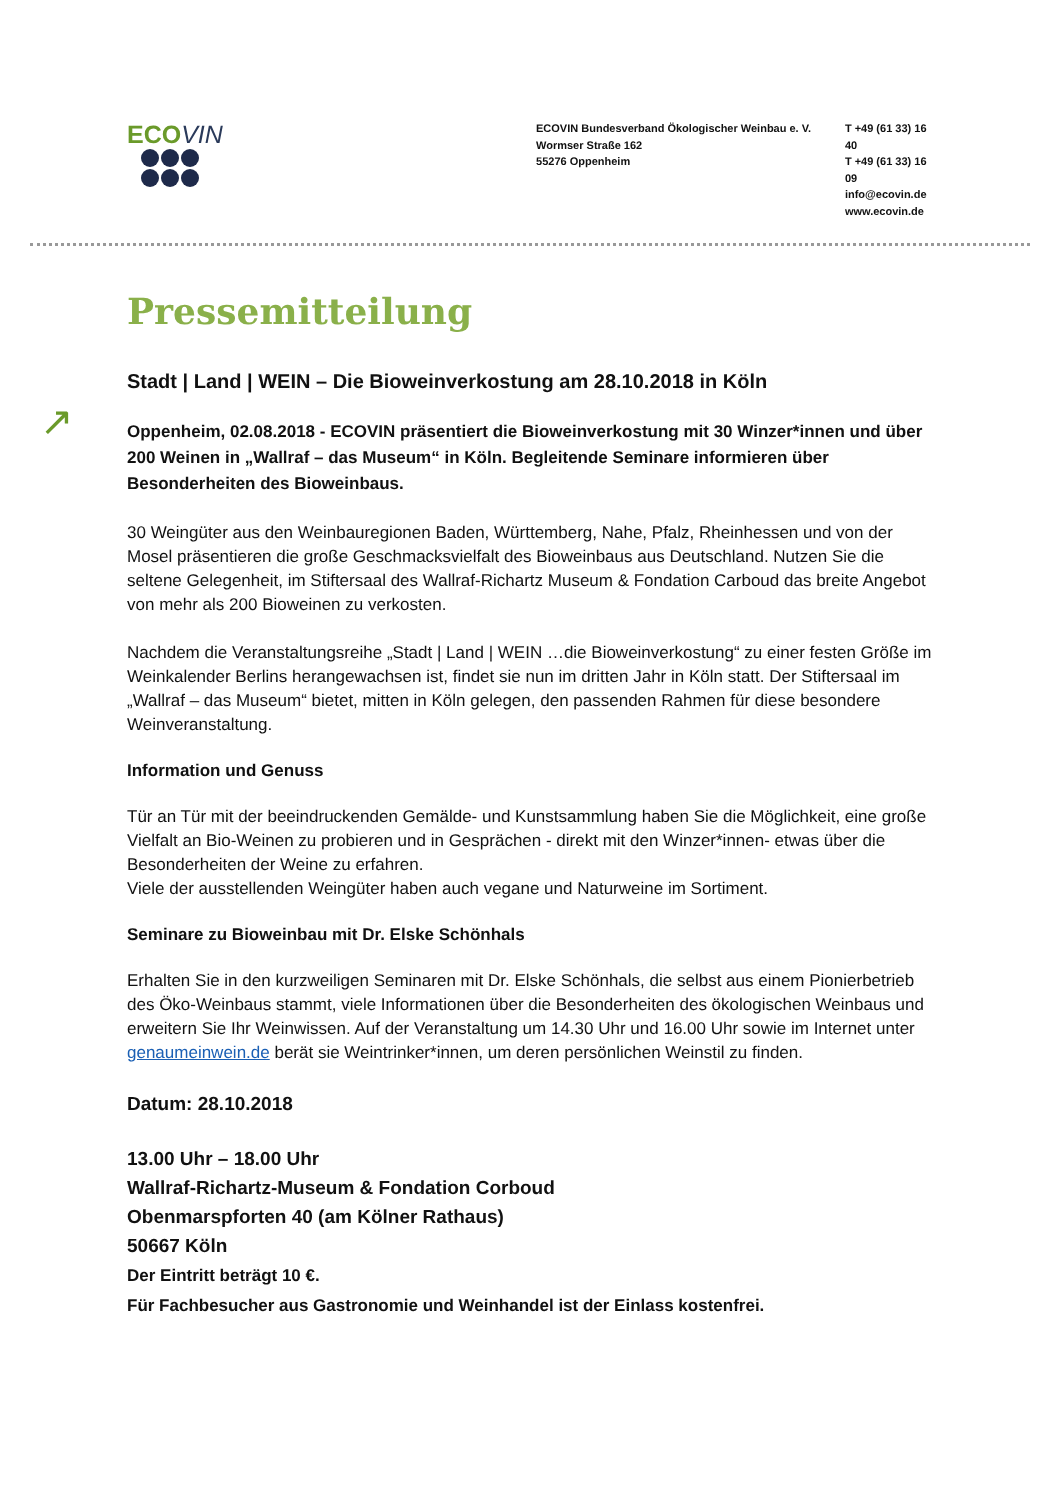ECOVIN
ECOVIN Bundesverband Ökologischer Weinbau e. V.
Wormser Straße 162
55276 Oppenheim
T +49 (61 33) 16 40
T +49 (61 33) 16 09
info@ecovin.de
www.ecovin.de
Pressemitteilung
Stadt | Land | WEIN – Die Bioweinverkostung am 28.10.2018 in Köln
Oppenheim, 02.08.2018 - ECOVIN präsentiert die Bioweinverkostung mit 30 Winzer*innen und über 200 Weinen in „Wallraf – das Museum“ in Köln. Begleitende Seminare informieren über Besonderheiten des Bioweinbaus.
30 Weingüter aus den Weinbauregionen Baden, Württemberg, Nahe, Pfalz, Rheinhessen und von der Mosel präsentieren die große Geschmacksvielfalt des Bioweinbaus aus Deutschland. Nutzen Sie die seltene Gelegenheit, im Stiftersaal des Wallraf-Richartz Museum & Fondation Carboud das breite Angebot von mehr als 200 Bioweinen zu verkosten.
Nachdem die Veranstaltungsreihe „Stadt | Land | WEIN …die Bioweinverkostung“ zu einer festen Größe im Weinkalender Berlins herangewachsen ist, findet sie nun im dritten Jahr in Köln statt. Der Stiftersaal im „Wallraf – das Museum“ bietet, mitten in Köln gelegen, den passenden Rahmen für diese besondere Weinveranstaltung.
Information und Genuss
Tür an Tür mit der beeindruckenden Gemälde- und Kunstsammlung haben Sie die Möglichkeit, eine große Vielfalt an Bio-Weinen zu probieren und in Gesprächen - direkt mit den Winzer*innen- etwas über die Besonderheiten der Weine zu erfahren.
Viele der ausstellenden Weingüter haben auch vegane und Naturweine im Sortiment.
Seminare zu Bioweinbau mit Dr. Elske Schönhals
Erhalten Sie in den kurzweiligen Seminaren mit Dr. Elske Schönhals, die selbst aus einem Pionierbetrieb des Öko-Weinbaus stammt, viele Informationen über die Besonderheiten des ökologischen Weinbaus und erweitern Sie Ihr Weinwissen. Auf der Veranstaltung um 14.30 Uhr und 16.00 Uhr sowie im Internet unter genaumeinwein.de berät sie Weintrinker*innen, um deren persönlichen Weinstil zu finden.
Datum: 28.10.2018
13.00 Uhr – 18.00 Uhr
Wallraf-Richartz-Museum & Fondation Corboud
Obenmarspforten 40 (am Kölner Rathaus)
50667 Köln
Der Eintritt beträgt 10 €.
Für Fachbesucher aus Gastronomie und Weinhandel ist der Einlass kostenfrei.
↗